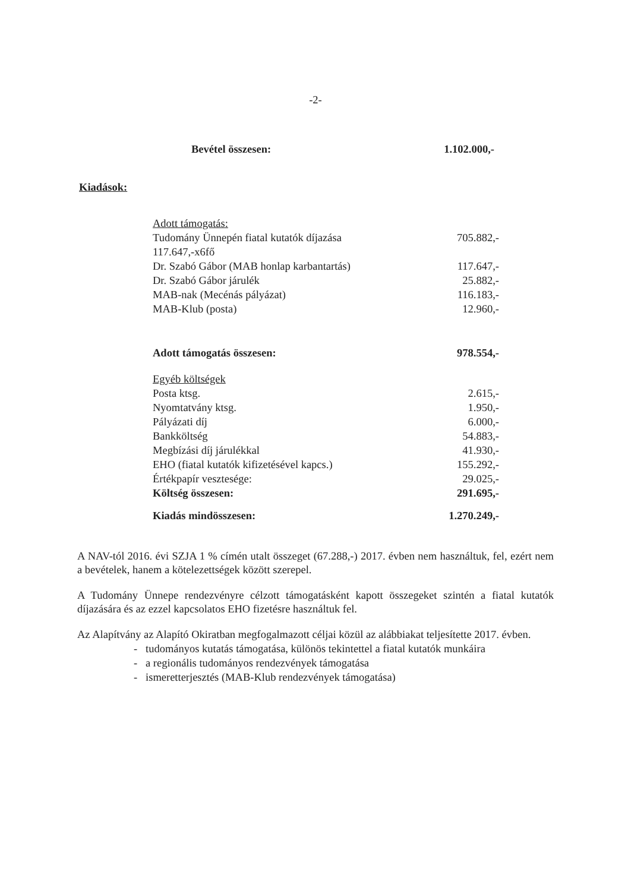-2-
| Bevétel összesen: | 1.102.000,- |
Kiadások:
| Adott támogatás: | |
| Tudomány Ünnepén fiatal kutatók díjazása | 705.882,- |
| 117.647,-x6fő | |
| Dr. Szabó Gábor (MAB honlap karbantartás) | 117.647,- |
| Dr. Szabó Gábor járulék | 25.882,- |
| MAB-nak (Mecénás pályázat) | 116.183,- |
| MAB-Klub (posta) | 12.960,- |
| Adott támogatás összesen: | 978.554,- |
| Egyéb költségek | |
| Posta ktsg. | 2.615,- |
| Nyomtatvány ktsg. | 1.950,- |
| Pályázati díj | 6.000,- |
| Bankköltség | 54.883,- |
| Megbízási díj járulékkal | 41.930,- |
| EHO (fiatal kutatók kifizetésével kapcs.) | 155.292,- |
| Értékpapír vesztesége: | 29.025,- |
| Költség összesen: | 291.695,- |
| Kiadás mindösszesen: | 1.270.249,- |
A NAV-tól 2016. évi SZJA 1 % címén utalt összeget (67.288,-) 2017. évben nem használtuk, fel, ezért nem a bevételek, hanem a kötelezettségek között szerepel.
A Tudomány Ünnepe rendezvényre célzott támogatásként kapott összegeket szintén a fiatal kutatók díjazására és az ezzel kapcsolatos EHO fizetésre használtuk fel.
Az Alapítvány az Alapító Okiratban megfogalmazott céljai közül az alábbiakat teljesítette 2017. évben.
- tudományos kutatás támogatása, különös tekintettel a fiatal kutatók munkáira
- a regionális tudományos rendezvények támogatása
- ismeretterjesztés (MAB-Klub rendezvények támogatása)